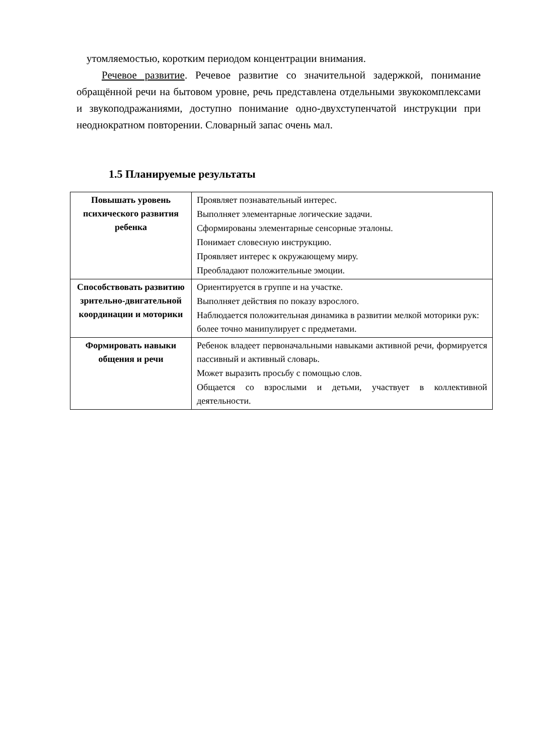утомляемостью, коротким периодом концентрации внимания.
Речевое развитие. Речевое развитие со значительной задержкой, понимание обращённой речи на бытовом уровне, речь представлена отдельными звукокомплексами и звукоподражаниями, доступно понимание одно-двухступенчатой инструкции при неоднократном повторении. Словарный запас очень мал.
1.5 Планируемые результаты
| Повышать уровень психического развития ребенка | Проявляет познавательный интерес. Выполняет элементарные логические задачи. Сформированы элементарные сенсорные эталоны. Понимает словесную инструкцию. Проявляет интерес к окружающему миру. Преобладают положительные эмоции. |
| Способствовать развитию зрительно-двигательной координации и моторики | Ориентируется в группе и на участке. Выполняет действия по показу взрослого. Наблюдается положительная динамика в развитии мелкой моторики рук: более точно манипулирует с предметами. |
| Формировать навыки общения и речи | Ребенок владеет первоначальными навыками активной речи, формируется пассивный и активный словарь. Может выразить просьбу с помощью слов. Общается со взрослыми и детьми, участвует в коллективной деятельности. |